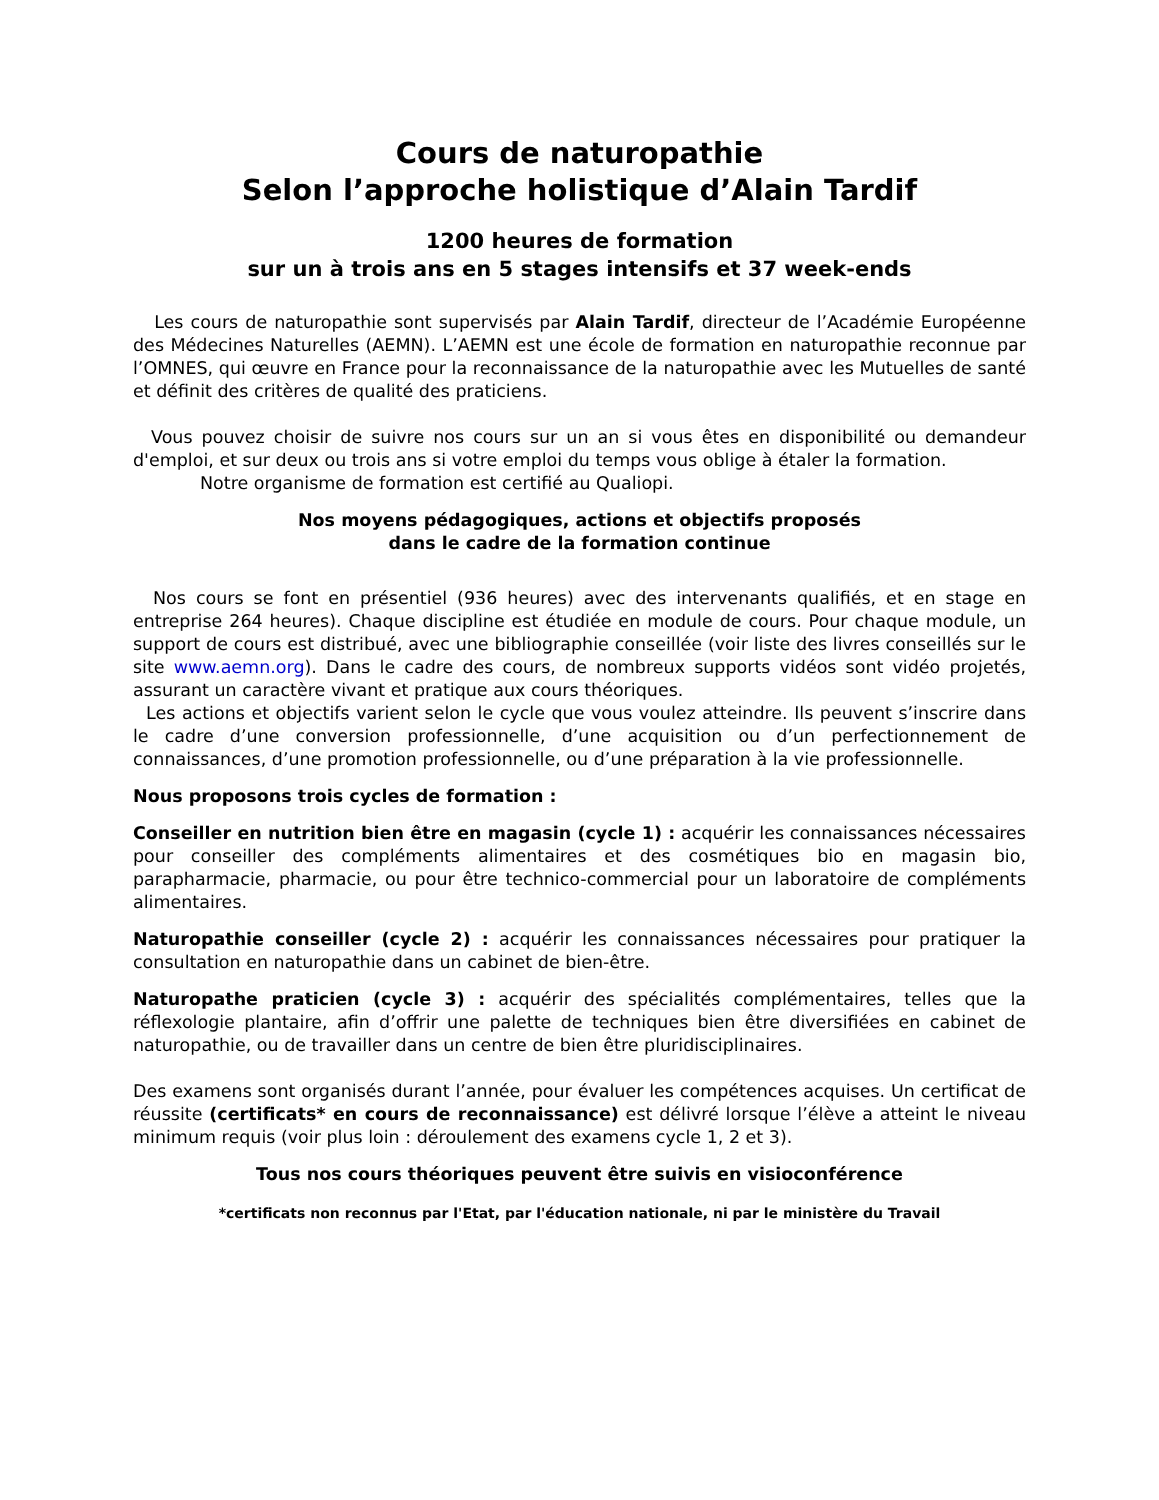Cours de naturopathie
Selon l’approche holistique d’Alain Tardif
1200 heures de formation
sur un à trois ans en 5 stages intensifs et 37 week-ends
Les cours de naturopathie sont supervisés par Alain Tardif, directeur de l’Académie Européenne des Médecines Naturelles (AEMN). L’AEMN est une école de formation en naturopathie reconnue par l’OMNES, qui œuvre en France pour la reconnaissance de la naturopathie avec les Mutuelles de santé et définit des critères de qualité des praticiens.
Vous pouvez choisir de suivre nos cours sur un an si vous êtes en disponibilité ou demandeur d'emploi, et sur deux ou trois ans si votre emploi du temps vous oblige à étaler la formation.
Notre organisme de formation est certifié au Qualiopi.
Nos moyens pédagogiques, actions et objectifs proposés
dans le cadre de la formation continue
Nos cours se font en présentiel (936 heures) avec des intervenants qualifiés, et en stage en entreprise 264 heures). Chaque discipline est étudiée en module de cours. Pour chaque module, un support de cours est distribué, avec une bibliographie conseillée (voir liste des livres conseillés sur le site www.aemn.org). Dans le cadre des cours, de nombreux supports vidéos sont vidéo projetés, assurant un caractère vivant et pratique aux cours théoriques.
Les actions et objectifs varient selon le cycle que vous voulez atteindre. Ils peuvent s’inscrire dans le cadre d’une conversion professionnelle, d’une acquisition ou d’un perfectionnement de connaissances, d’une promotion professionnelle, ou d’une préparation à la vie professionnelle.
Nous proposons trois cycles de formation :
Conseiller en nutrition bien être en magasin (cycle 1) : acquérir les connaissances nécessaires pour conseiller des compléments alimentaires et des cosmétiques bio en magasin bio, parapharmacie, pharmacie, ou pour être technico-commercial pour un laboratoire de compléments alimentaires.
Naturopathie conseiller (cycle 2) : acquérir les connaissances nécessaires pour pratiquer la consultation en naturopathie dans un cabinet de bien-être.
Naturopathe praticien (cycle 3) : acquérir des spécialités complémentaires, telles que la réflexologie plantaire, afin d’offrir une palette de techniques bien être diversifiées en cabinet de naturopathie, ou de travailler dans un centre de bien être pluridisciplinaires.
Des examens sont organisés durant l’année, pour évaluer les compétences acquises. Un certificat de réussite (certificats* en cours de reconnaissance) est délivré lorsque l’élève a atteint le niveau minimum requis (voir plus loin : déroulement des examens cycle 1, 2 et 3).
Tous nos cours théoriques peuvent être suivis en visioconférence
*certificats non reconnus par l'Etat, par l'éducation nationale, ni par le ministère du Travail